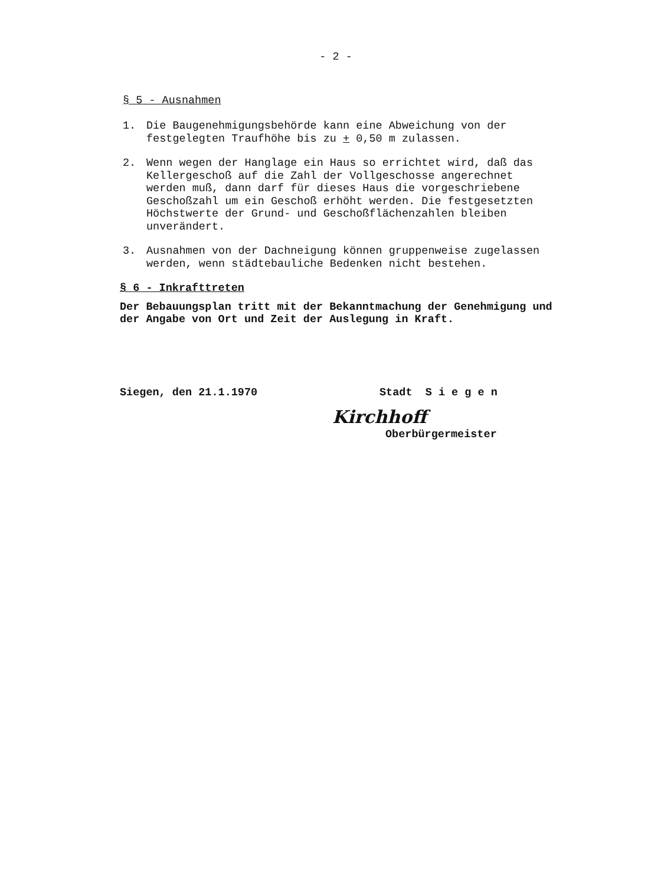- 2 -
§ 5 - Ausnahmen
1. Die Baugenehmigungsbehörde kann eine Abweichung von der festgelegten Traufhöhe bis zu + 0,50 m zulassen.
2. Wenn wegen der Hanglage ein Haus so errichtet wird, daß das Kellergeschoß auf die Zahl der Vollgeschosse angerechnet werden muß, dann darf für dieses Haus die vorgeschriebene Geschoßzahl um ein Geschoß erhöht werden. Die festgesetzten Höchstwerte der Grund- und Geschoßflächenzahlen bleiben unverändert.
3. Ausnahmen von der Dachneigung können gruppenweise zugelassen werden, wenn städtebauliche Bedenken nicht bestehen.
§ 6 - Inkrafttreten
Der Bebauungsplan tritt mit der Bekanntmachung der Genehmigung und der Angabe von Ort und Zeit der Auslegung in Kraft.
Siegen, den 21.1.1970 Stadt S i e g e n
Kirchhoff
Oberbürgermeister